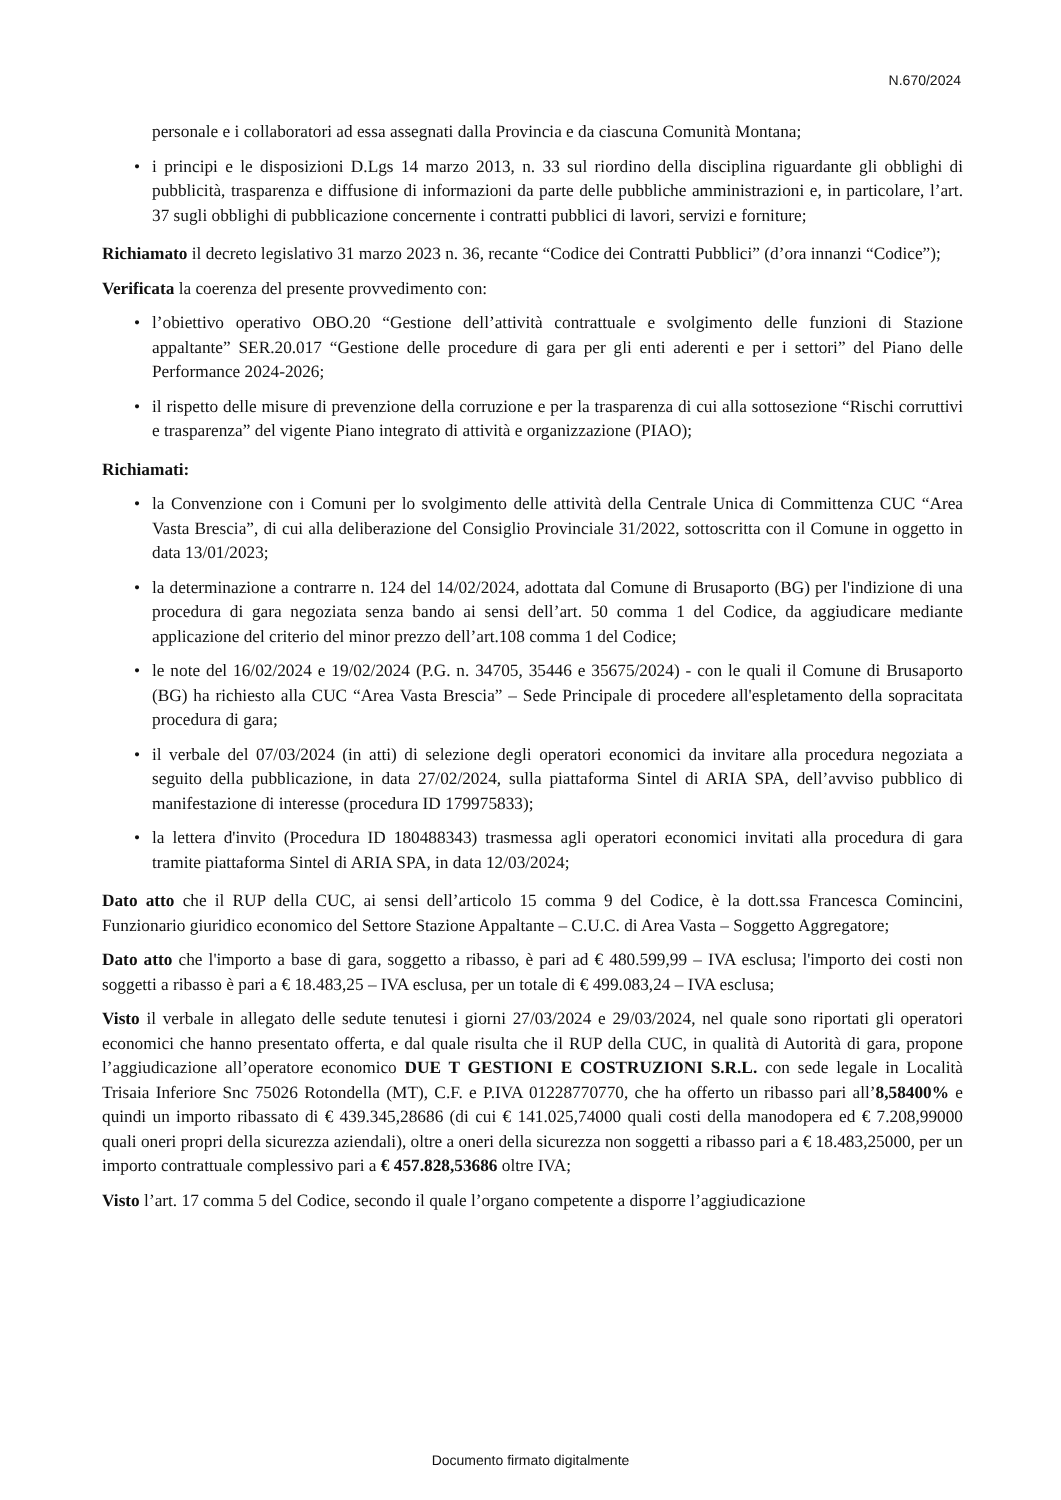N.670/2024
personale e i collaboratori ad essa assegnati dalla Provincia e da ciascuna Comunità Montana;
• i principi e le disposizioni D.Lgs 14 marzo 2013, n. 33 sul riordino della disciplina riguardante gli obblighi di pubblicità, trasparenza e diffusione di informazioni da parte delle pubbliche amministrazioni e, in particolare, l’art. 37 sugli obblighi di pubblicazione concernente i contratti pubblici di lavori, servizi e forniture;
Richiamato il decreto legislativo 31 marzo 2023 n. 36, recante “Codice dei Contratti Pubblici” (d’ora innanzi “Codice”);
Verificata la coerenza del presente provvedimento con:
• l’obiettivo operativo OBO.20 “Gestione dell’attività contrattuale e svolgimento delle funzioni di Stazione appaltante” SER.20.017 “Gestione delle procedure di gara per gli enti aderenti e per i settori” del Piano delle Performance 2024-2026;
• il rispetto delle misure di prevenzione della corruzione e per la trasparenza di cui alla sottosezione “Rischi corruttivi e trasparenza” del vigente Piano integrato di attività e organizzazione (PIAO);
Richiamati:
• la Convenzione con i Comuni per lo svolgimento delle attività della Centrale Unica di Committenza CUC “Area Vasta Brescia”, di cui alla deliberazione del Consiglio Provinciale 31/2022, sottoscritta con il Comune in oggetto in data 13/01/2023;
• la determinazione a contrarre n. 124 del 14/02/2024, adottata dal Comune di Brusaporto (BG) per l'indizione di una procedura di gara negoziata senza bando ai sensi dell’art. 50 comma 1 del Codice, da aggiudicare mediante applicazione del criterio del minor prezzo dell’art.108 comma 1 del Codice;
• le note del 16/02/2024 e 19/02/2024 (P.G. n. 34705, 35446 e 35675/2024) - con le quali il Comune di Brusaporto (BG) ha richiesto alla CUC “Area Vasta Brescia” – Sede Principale di procedere all'espletamento della sopracitata procedura di gara;
• il verbale del 07/03/2024 (in atti) di selezione degli operatori economici da invitare alla procedura negoziata a seguito della pubblicazione, in data 27/02/2024, sulla piattaforma Sintel di ARIA SPA, dell’avviso pubblico di manifestazione di interesse (procedura ID 179975833);
• la lettera d'invito (Procedura ID 180488343) trasmessa agli operatori economici invitati alla procedura di gara tramite piattaforma Sintel di ARIA SPA, in data 12/03/2024;
Dato atto che il RUP della CUC, ai sensi dell’articolo 15 comma 9 del Codice, è la dott.ssa Francesca Comincini, Funzionario giuridico economico del Settore Stazione Appaltante – C.U.C. di Area Vasta – Soggetto Aggregatore;
Dato atto che l'importo a base di gara, soggetto a ribasso, è pari ad € 480.599,99 – IVA esclusa; l'importo dei costi non soggetti a ribasso è pari a € 18.483,25 – IVA esclusa, per un totale di € 499.083,24 – IVA esclusa;
Visto il verbale in allegato delle sedute tenutesi i giorni 27/03/2024 e 29/03/2024, nel quale sono riportati gli operatori economici che hanno presentato offerta, e dal quale risulta che il RUP della CUC, in qualità di Autorità di gara, propone l’aggiudicazione all’operatore economico DUE T GESTIONI E COSTRUZIONI S.R.L. con sede legale in Località Trisaia Inferiore Snc 75026 Rotondella (MT), C.F. e P.IVA 01228770770, che ha offerto un ribasso pari all’8,58400% e quindi un importo ribassato di € 439.345,28686 (di cui € 141.025,74000 quali costi della manodopera ed € 7.208,99000 quali oneri propri della sicurezza aziendali), oltre a oneri della sicurezza non soggetti a ribasso pari a € 18.483,25000, per un importo contrattuale complessivo pari a € 457.828,53686 oltre IVA;
Visto l’art. 17 comma 5 del Codice, secondo il quale l’organo competente a disporre l’aggiudicazione
Documento firmato digitalmente